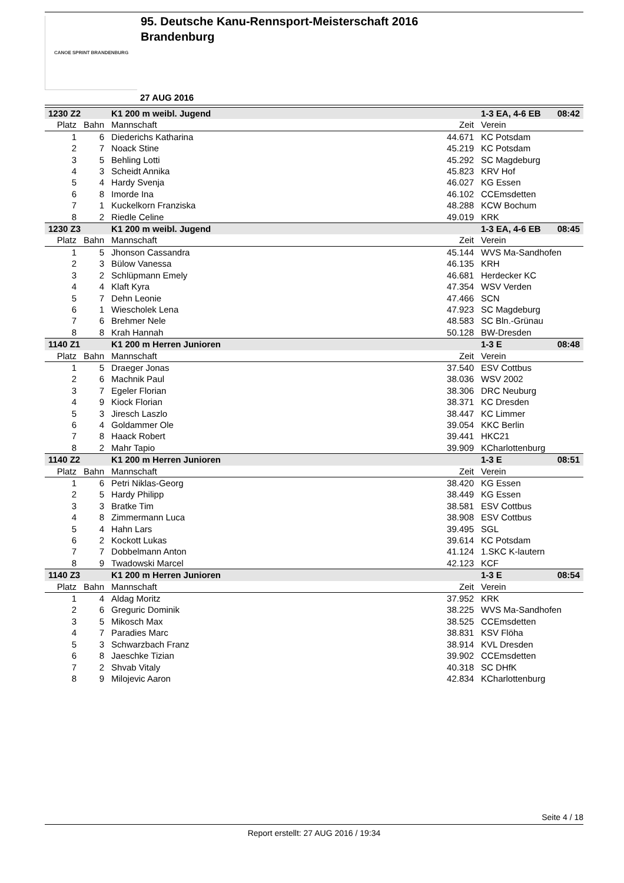CANOE SPRINT BRANDENBURG
95. Deutsche Kanu-Rennsport-Meisterschaft 2016
Brandenburg
27 AUG 2016
| 1230 Z2 | | K1 200 m weibl. Jugend | | 1-3 EA, 4-6 EB | 08:42 |
| Platz | Bahn | Mannschaft | Zeit | Verein | |
| 1 | 6 | Diederichs Katharina | 44.671 | KC Potsdam | |
| 2 | 7 | Noack Stine | 45.219 | KC Potsdam | |
| 3 | 5 | Behling Lotti | 45.292 | SC Magdeburg | |
| 4 | 3 | Scheidt Annika | 45.823 | KRV Hof | |
| 5 | 4 | Hardy Svenja | 46.027 | KG Essen | |
| 6 | 8 | Imorde Ina | 46.102 | CCEmsdetten | |
| 7 | 1 | Kuckelkorn Franziska | 48.288 | KCW Bochum | |
| 8 | 2 | Riedle Celine | 49.019 | KRK | |
| 1230 Z3 | | K1 200 m weibl. Jugend | | 1-3 EA, 4-6 EB | 08:45 |
| Platz | Bahn | Mannschaft | Zeit | Verein | |
| 1 | 5 | Jhonson Cassandra | 45.144 | WVS Ma-Sandhofen | |
| 2 | 3 | Bülow Vanessa | 46.135 | KRH | |
| 3 | 2 | Schlüpmann Emely | 46.681 | Herdecker KC | |
| 4 | 4 | Klaft Kyra | 47.354 | WSV Verden | |
| 5 | 7 | Dehn Leonie | 47.466 | SCN | |
| 6 | 1 | Wiescholek Lena | 47.923 | SC Magdeburg | |
| 7 | 6 | Brehmer Nele | 48.583 | SC Bln.-Grünau | |
| 8 | 8 | Krah Hannah | 50.128 | BW-Dresden | |
| 1140 Z1 | | K1 200 m Herren Junioren | | 1-3 E | 08:48 |
| Platz | Bahn | Mannschaft | Zeit | Verein | |
| 1 | 5 | Draeger Jonas | 37.540 | ESV Cottbus | |
| 2 | 6 | Machnik Paul | 38.036 | WSV 2002 | |
| 3 | 7 | Egeler Florian | 38.306 | DRC Neuburg | |
| 4 | 9 | Kiock Florian | 38.371 | KC Dresden | |
| 5 | 3 | Jiresch Laszlo | 38.447 | KC Limmer | |
| 6 | 4 | Goldammer Ole | 39.054 | KKC Berlin | |
| 7 | 8 | Haack Robert | 39.441 | HKC21 | |
| 8 | 2 | Mahr Tapio | 39.909 | KCharlottenburg | |
| 1140 Z2 | | K1 200 m Herren Junioren | | 1-3 E | 08:51 |
| Platz | Bahn | Mannschaft | Zeit | Verein | |
| 1 | 6 | Petri Niklas-Georg | 38.420 | KG Essen | |
| 2 | 5 | Hardy Philipp | 38.449 | KG Essen | |
| 3 | 3 | Bratke Tim | 38.581 | ESV Cottbus | |
| 4 | 8 | Zimmermann Luca | 38.908 | ESV Cottbus | |
| 5 | 4 | Hahn Lars | 39.495 | SGL | |
| 6 | 2 | Kockott Lukas | 39.614 | KC Potsdam | |
| 7 | 7 | Dobbelmann Anton | 41.124 | 1.SKC K-lautern | |
| 8 | 9 | Twadowski Marcel | 42.123 | KCF | |
| 1140 Z3 | | K1 200 m Herren Junioren | | 1-3 E | 08:54 |
| Platz | Bahn | Mannschaft | Zeit | Verein | |
| 1 | 4 | Aldag Moritz | 37.952 | KRK | |
| 2 | 6 | Greguric Dominik | 38.225 | WVS Ma-Sandhofen | |
| 3 | 5 | Mikosch Max | 38.525 | CCEmsdetten | |
| 4 | 7 | Paradies Marc | 38.831 | KSV Flöha | |
| 5 | 3 | Schwarzbach Franz | 38.914 | KVL Dresden | |
| 6 | 8 | Jaeschke Tizian | 39.902 | CCEmsdetten | |
| 7 | 2 | Shvab Vitaly | 40.318 | SC DHfK | |
| 8 | 9 | Milojevic Aaron | 42.834 | KCharlottenburg | |
Seite 4 / 18
Report erstellt: 27 AUG 2016 / 19:34